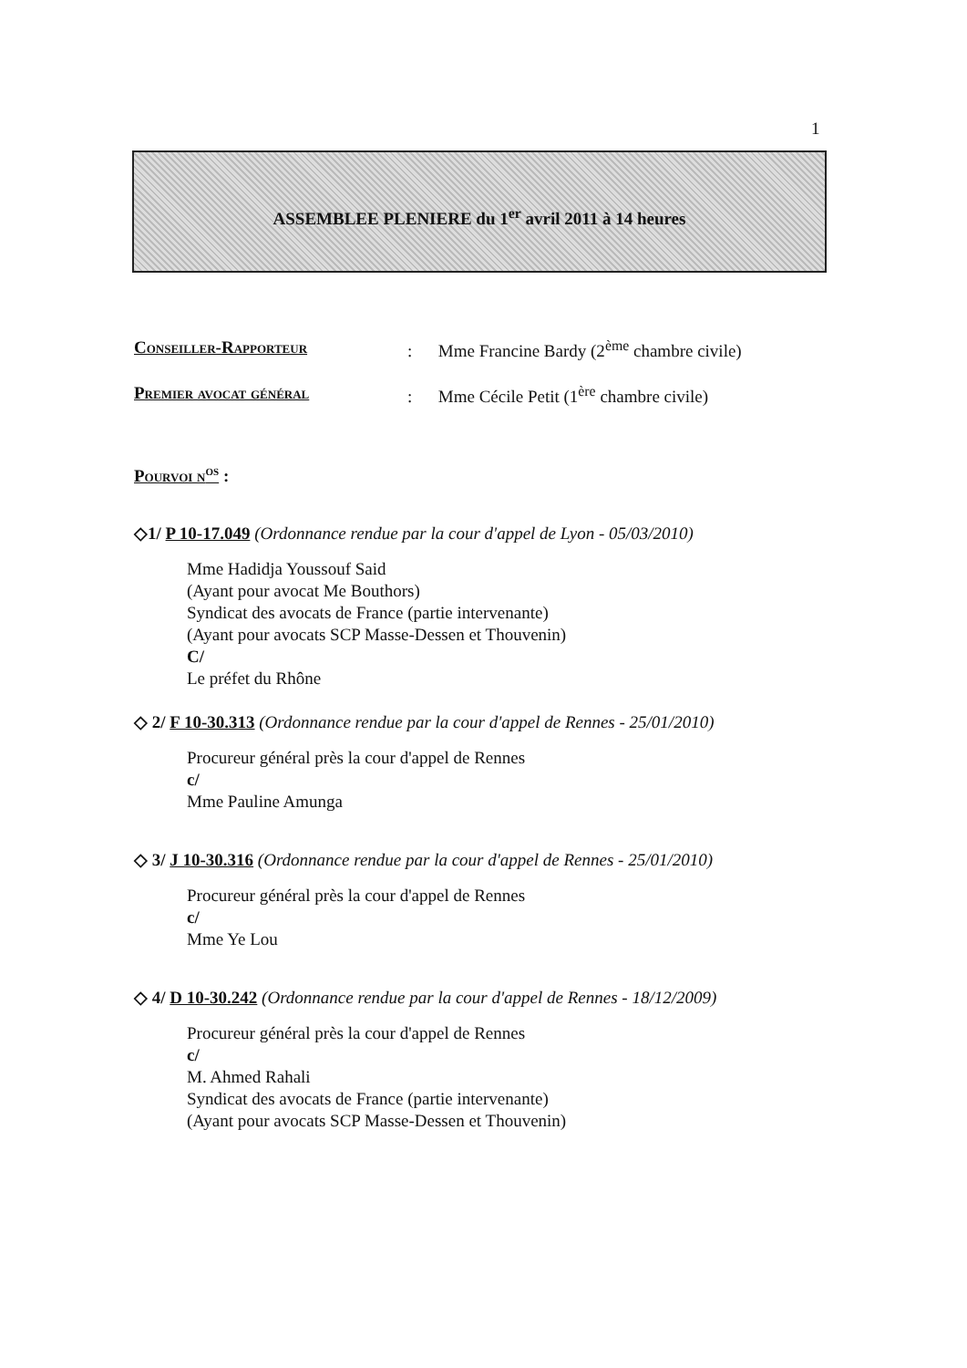1
ASSEMBLEE PLENIERE du 1<sup>er</sup> avril 2011 à 14 heures
Conseiller-Rapporteur: Mme Francine Bardy (2<sup>ème</sup> chambre civile)
Premier avocat général: Mme Cécile Petit (1<sup>ère</sup> chambre civile)
Pourvoi n<sup>os</sup> :
◇1/ P 10-17.049 (Ordonnance rendue par la cour d'appel de Lyon - 05/03/2010)
Mme Hadidja Youssouf Said
(Ayant pour avocat Me Bouthors)
Syndicat des avocats de France (partie intervenante)
(Ayant pour avocats SCP Masse-Dessen et Thouvenin)
C/
Le préfet du Rhône
◇ 2/ F 10-30.313 (Ordonnance rendue par la cour d'appel de Rennes - 25/01/2010)
Procureur général près la cour d'appel de Rennes
c/
Mme Pauline Amunga
◇ 3/ J 10-30.316 (Ordonnance rendue par la cour d'appel de Rennes - 25/01/2010)
Procureur général près la cour d'appel de Rennes
c/
Mme Ye Lou
◇ 4/ D 10-30.242 (Ordonnance rendue par la cour d'appel de Rennes - 18/12/2009)
Procureur général près la cour d'appel de Rennes
c/
M. Ahmed Rahali
Syndicat des avocats de France (partie intervenante)
(Ayant pour avocats SCP Masse-Dessen et Thouvenin)